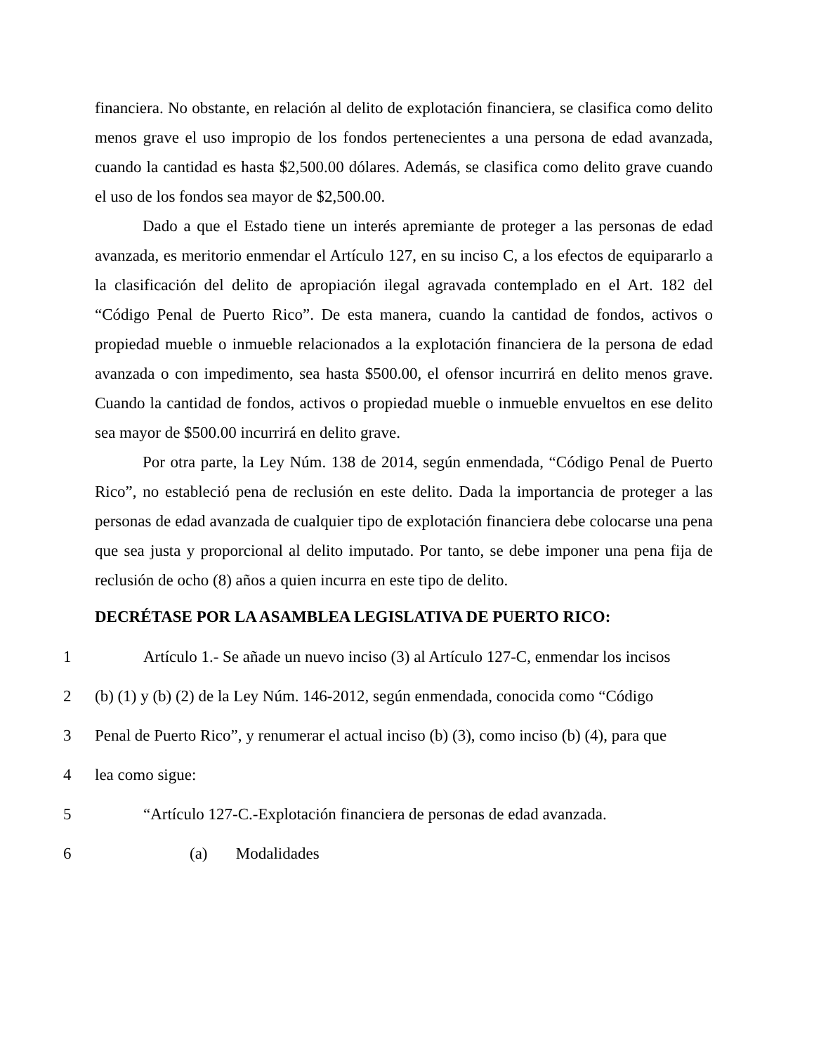financiera. No obstante, en relación al delito de explotación financiera, se clasifica como delito menos grave el uso impropio de los fondos pertenecientes a una persona de edad avanzada, cuando la cantidad es hasta $2,500.00 dólares. Además, se clasifica como delito grave cuando el uso de los fondos sea mayor de $2,500.00.
Dado a que el Estado tiene un interés apremiante de proteger a las personas de edad avanzada, es meritorio enmendar el Artículo 127, en su inciso C, a los efectos de equipararlo a la clasificación del delito de apropiación ilegal agravada contemplado en el Art. 182 del “Código Penal de Puerto Rico”. De esta manera, cuando la cantidad de fondos, activos o propiedad mueble o inmueble relacionados a la explotación financiera de la persona de edad avanzada o con impedimento, sea hasta $500.00, el ofensor incurrirá en delito menos grave. Cuando la cantidad de fondos, activos o propiedad mueble o inmueble envueltos en ese delito sea mayor de $500.00 incurrirá en delito grave.
Por otra parte, la Ley Núm. 138 de 2014, según enmendada, “Código Penal de Puerto Rico”, no estableció pena de reclusión en este delito. Dada la importancia de proteger a las personas de edad avanzada de cualquier tipo de explotación financiera debe colocarse una pena que sea justa y proporcional al delito imputado. Por tanto, se debe imponer una pena fija de reclusión de ocho (8) años a quien incurra en este tipo de delito.
DECRÉTASE POR LA ASAMBLEA LEGISLATIVA DE PUERTO RICO:
1 Artículo 1.- Se añade un nuevo inciso (3) al Artículo 127-C, enmendar los incisos
2 (b) (1) y (b) (2) de la Ley Núm. 146-2012, según enmendada, conocida como “Código
3 Penal de Puerto Rico”, y renumerar el actual inciso (b) (3), como inciso (b) (4), para que
4 lea como sigue:
5 “Artículo 127-C.-Explotación financiera de personas de edad avanzada.
6 (a) Modalidades